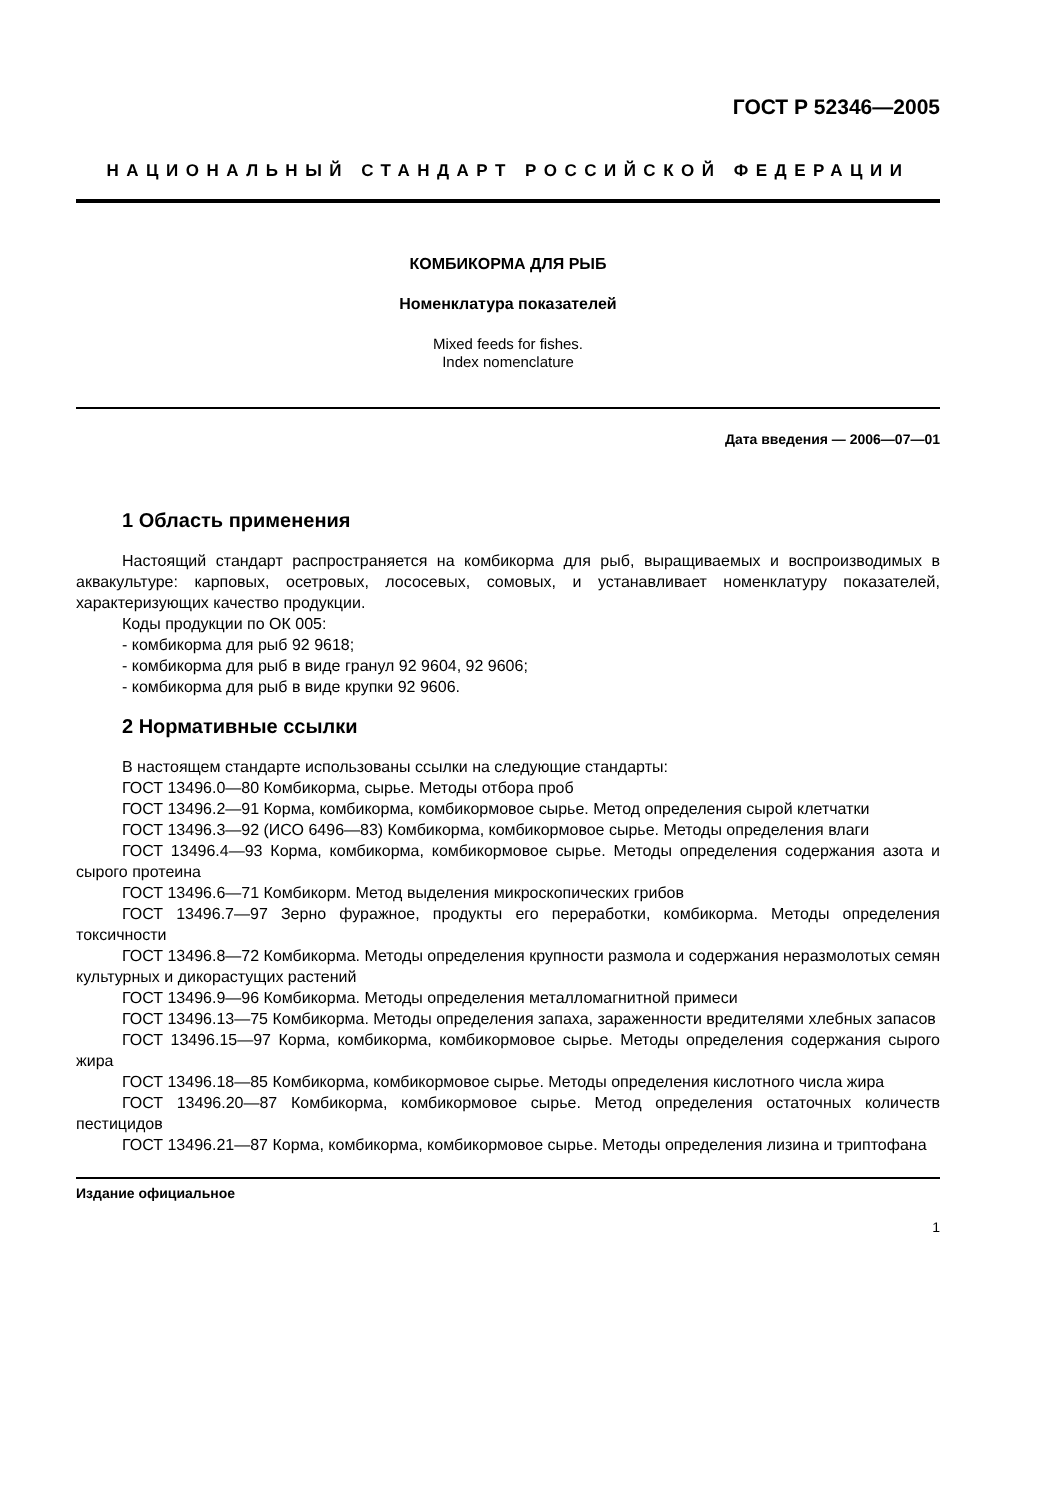ГОСТ Р 52346—2005
НАЦИОНАЛЬНЫЙ СТАНДАРТ РОССИЙСКОЙ ФЕДЕРАЦИИ
КОМБИКОРМА ДЛЯ РЫБ
Номенклатура показателей
Mixed feeds for fishes.
Index nomenclature
Дата введения — 2006—07—01
1 Область применения
Настоящий стандарт распространяется на комбикорма для рыб, выращиваемых и воспроизводимых в аквакультуре: карповых, осетровых, лососевых, сомовых, и устанавливает номенклатуру показателей, характеризующих качество продукции.
Коды продукции по ОК 005:
- комбикорма для рыб 92 9618;
- комбикорма для рыб в виде гранул 92 9604, 92 9606;
- комбикорма для рыб в виде крупки 92 9606.
2 Нормативные ссылки
В настоящем стандарте использованы ссылки на следующие стандарты:
ГОСТ 13496.0—80 Комбикорма, сырье. Методы отбора проб
ГОСТ 13496.2—91 Корма, комбикорма, комбикормовое сырье. Метод определения сырой клетчатки
ГОСТ 13496.3—92 (ИСО 6496—83) Комбикорма, комбикормовое сырье. Методы определения влаги
ГОСТ 13496.4—93 Корма, комбикорма, комбикормовое сырье. Методы определения содержания азота и сырого протеина
ГОСТ 13496.6—71 Комбикорм. Метод выделения микроскопических грибов
ГОСТ 13496.7—97 Зерно фуражное, продукты его переработки, комбикорма. Методы определения токсичности
ГОСТ 13496.8—72 Комбикорма. Методы определения крупности размола и содержания неразмолотых семян культурных и дикорастущих растений
ГОСТ 13496.9—96 Комбикорма. Методы определения металломагнитной примеси
ГОСТ 13496.13—75 Комбикорма. Методы определения запаха, зараженности вредителями хлебных запасов
ГОСТ 13496.15—97 Корма, комбикорма, комбикормовое сырье. Методы определения содержания сырого жира
ГОСТ 13496.18—85 Комбикорма, комбикормовое сырье. Методы определения кислотного числа жира
ГОСТ 13496.20—87 Комбикорма, комбикормовое сырье. Метод определения остаточных количеств пестицидов
ГОСТ 13496.21—87 Корма, комбикорма, комбикормовое сырье. Методы определения лизина и триптофана
Издание официальное
1